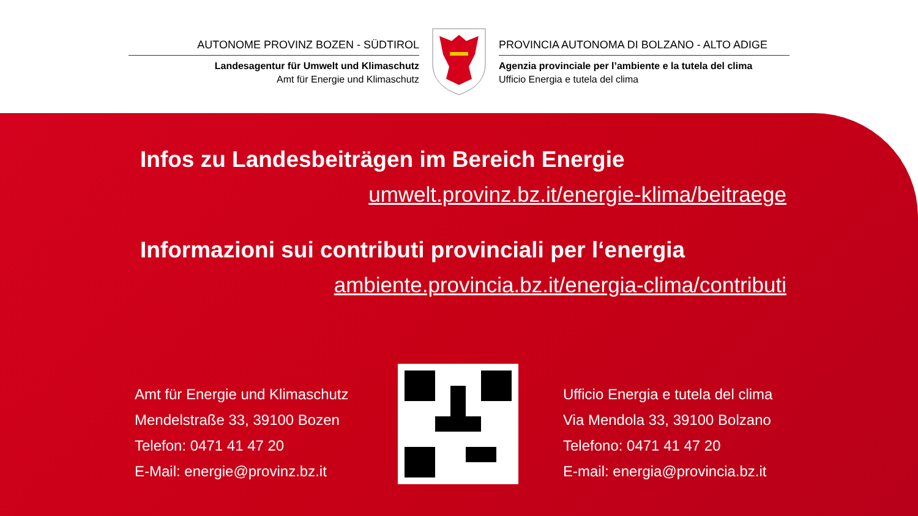AUTONOME PROVINZ BOZEN - SÜDTIROL
Landesagentur für Umwelt und Klimaschutz
Amt für Energie und Klimaschutz
PROVINCIA AUTONOMA DI BOLZANO - ALTO ADIGE
Agenzia provinciale per l’ambiente e la tutela del clima
Ufficio Energia e tutela del clima
Infos zu Landesbeiträgen im Bereich Energie
umwelt.provinz.bz.it/energie-klima/beitraege
Informazioni sui contributi provinciali per l‘energia
ambiente.provincia.bz.it/energia-clima/contributi
Amt für Energie und Klimaschutz
Mendelstraße 33, 39100 Bozen
Telefon: 0471 41 47 20
E-Mail: energie@provinz.bz.it
Ufficio Energia e tutela del clima
Via Mendola 33, 39100 Bolzano
Telefono: 0471 41 47 20
E-mail: energia@provincia.bz.it